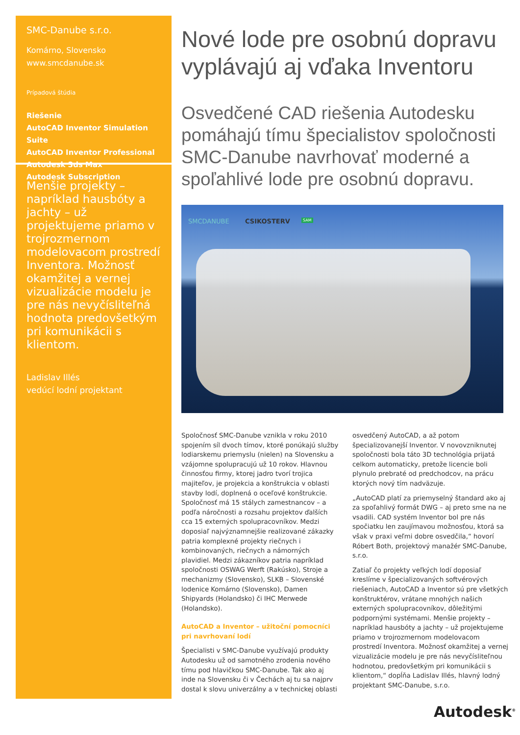SMC-Danube s.r.o.
Komárno, Slovensko
www.smcdanube.sk
Prípadová štúdia
Riešenie
AutoCAD Inventor Simulation Suite
AutoCAD Inventor Professional
Autodesk 3ds Max
Autodesk Subscription
Menšie projekty – napríklad hausbóty a jachty – už projektujeme priamo v trojrozmernom modelovacom prostredí Inventora. Možnosť okamžitej a vernej vizualizácie modelu je pre nás nevyčísliteľná hodnota predovšetkým pri komunikácii s klientom.
Ladislav Illés
vedúcí lodní projektant
Nové lode pre osobnú dopravu vyplávajú aj vďaka Inventoru
Osvedčené CAD riešenia Autodesku pomáhajú tímu špecialistov spoločnosti SMC-Danube navrhovať moderné a spoľahlivé lode pre osobnú dopravu.
SMCDANUBE CSIKOSTERV SAM
Spoločnosť SMC-Danube vznikla v roku 2010 spojením síl dvoch tímov, ktoré ponúkajú služby lodiarskemu priemyslu (nielen) na Slovensku a vzájomne spolupracujú už 10 rokov. Hlavnou činnosťou firmy, ktorej jadro tvorí trojica majiteľov, je projekcia a konštrukcia v oblasti stavby lodí, doplnená o oceľové konštrukcie. Spoločnosť má 15 stálych zamestnancov – a podľa náročnosti a rozsahu projektov ďalších cca 15 externých spolupracovníkov. Medzi doposiaľ najvýznamnejšie realizované zákazky patria komplexné projekty riečnych i kombinovaných, riečnych a námorných plavidiel. Medzi zákazníkov patria napríklad spoločnosti OSWAG Werft (Rakúsko), Stroje a mechanizmy (Slovensko), SLKB – Slovenské lodenice Komárno (Slovensko), Damen Shipyards (Holandsko) či IHC Merwede (Holandsko).
AutoCAD a Inventor – užitoční pomocníci pri navrhovaní lodí
Špecialisti v SMC-Danube využívajú produkty Autodesku už od samotného zrodenia nového tímu pod hlavičkou SMC-Danube. Tak ako aj inde na Slovensku či v Čechách aj tu sa najprv dostal k slovu univerzálny a v technickej oblasti osvedčený AutoCAD, a až potom špecializovanejší Inventor. V novovzniknutej spoločnosti bola táto 3D technológia prijatá celkom automaticky, pretože licencie boli plynulo prebraté od predchodcov, na prácu ktorých nový tím nadväzuje.
„AutoCAD platí za priemyselný štandard ako aj za spoľahlivý formát DWG – aj preto sme na ne vsadili. CAD systém Inventor bol pre nás spočiatku len zaujímavou možnosťou, ktorá sa však v praxi veľmi dobre osvedčila,“ hovorí Róbert Both, projektový manažér SMC-Danube, s.r.o.
Zatiaľ čo projekty veľkých lodí doposiaľ kreslíme v špecializovaných softvérových riešeniach, AutoCAD a Inventor sú pre všetkých konštruktérov, vrátane mnohých našich externých spolupracovníkov, dôležitými podpornými systémami. Menšie projekty – napríklad hausbóty a jachty – už projektujeme priamo v trojrozmernom modelovacom prostredí Inventora. Možnosť okamžitej a vernej vizualizácie modelu je pre nás nevyčísliteľnou hodnotou, predovšetkým pri komunikácii s klientom,“ dopĺňa Ladislav Illés, hlavný lodný projektant SMC-Danube, s.r.o.
Autodesk<sup>®</sup>